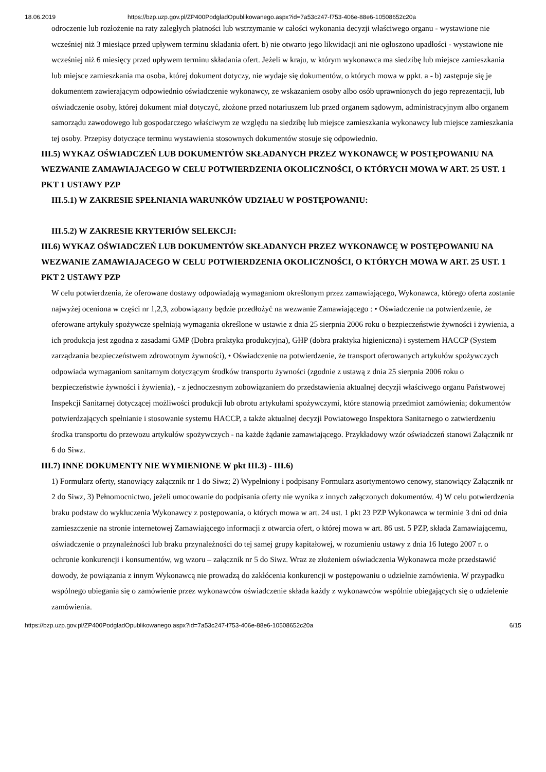18.06.2019 https://bzp.uzp.gov.pl/ZP400PodgladOpublikowanego.aspx?id=7a53c247-f753-406e-88e6-10508652c20a
odroczenie lub rozłożenie na raty zaległych płatności lub wstrzymanie w całości wykonania decyzji właściwego organu - wystawione nie wcześniej niż 3 miesiące przed upływem terminu składania ofert. b) nie otwarto jego likwidacji ani nie ogłoszono upadłości - wystawione nie wcześniej niż 6 miesięcy przed upływem terminu składania ofert. Jeżeli w kraju, w którym wykonawca ma siedzibę lub miejsce zamieszkania lub miejsce zamieszkania ma osoba, której dokument dotyczy, nie wydaje się dokumentów, o których mowa w ppkt. a - b) zastępuje się je dokumentem zawierającym odpowiednio oświadczenie wykonawcy, ze wskazaniem osoby albo osób uprawnionych do jego reprezentacji, lub oświadczenie osoby, której dokument miał dotyczyć, złożone przed notariuszem lub przed organem sądowym, administracyjnym albo organem samorządu zawodowego lub gospodarczego właściwym ze względu na siedzibę lub miejsce zamieszkania wykonawcy lub miejsce zamieszkania tej osoby. Przepisy dotyczące terminu wystawienia stosownych dokumentów stosuje się odpowiednio.
III.5) WYKAZ OŚWIADCZEŃ LUB DOKUMENTÓW SKŁADANYCH PRZEZ WYKONAWCĘ W POSTĘPOWANIU NA WEZWANIE ZAMAWIAJACEGO W CELU POTWIERDZENIA OKOLICZNOŚCI, O KTÓRYCH MOWA W ART. 25 UST. 1 PKT 1 USTAWY PZP
III.5.1) W ZAKRESIE SPEŁNIANIA WARUNKÓW UDZIAŁU W POSTĘPOWANIU:
III.5.2) W ZAKRESIE KRYTERIÓW SELEKCJI:
III.6) WYKAZ OŚWIADCZEŃ LUB DOKUMENTÓW SKŁADANYCH PRZEZ WYKONAWCĘ W POSTĘPOWANIU NA WEZWANIE ZAMAWIAJACEGO W CELU POTWIERDZENIA OKOLICZNOŚCI, O KTÓRYCH MOWA W ART. 25 UST. 1 PKT 2 USTAWY PZP
W celu potwierdzenia, że oferowane dostawy odpowiadają wymaganiom określonym przez zamawiającego, Wykonawca, którego oferta zostanie najwyżej oceniona w części nr 1,2,3, zobowiązany będzie przedłożyć na wezwanie Zamawiającego : • Oświadczenie na potwierdzenie, że oferowane artykuły spożywcze spełniają wymagania określone w ustawie z dnia 25 sierpnia 2006 roku o bezpieczeństwie żywności i żywienia, a ich produkcja jest zgodna z zasadami GMP (Dobra praktyka produkcyjna), GHP (dobra praktyka higieniczna) i systemem HACCP (System zarządzania bezpieczeństwem zdrowotnym żywności), • Oświadczenie na potwierdzenie, że transport oferowanych artykułów spożywczych odpowiada wymaganiom sanitarnym dotyczącym środków transportu żywności (zgodnie z ustawą z dnia 25 sierpnia 2006 roku o bezpieczeństwie żywności i żywienia), - z jednoczesnym zobowiązaniem do przedstawienia aktualnej decyzji właściwego organu Państwowej Inspekcji Sanitarnej dotyczącej możliwości produkcji lub obrotu artykułami spożywczymi, które stanowią przedmiot zamówienia; dokumentów potwierdzających spełnianie i stosowanie systemu HACCP, a także aktualnej decyzji Powiatowego Inspektora Sanitarnego o zatwierdzeniu środka transportu do przewozu artykułów spożywczych - na każde żądanie zamawiającego. Przykładowy wzór oświadczeń stanowi Załącznik nr 6 do Siwz.
III.7) INNE DOKUMENTY NIE WYMIENIONE W pkt III.3) - III.6)
1) Formularz oferty, stanowiący załącznik nr 1 do Siwz; 2) Wypełniony i podpisany Formularz asortymentowo cenowy, stanowiący Załącznik nr 2 do Siwz, 3) Pełnomocnictwo, jeżeli umocowanie do podpisania oferty nie wynika z innych załączonych dokumentów. 4) W celu potwierdzenia braku podstaw do wykluczenia Wykonawcy z postępowania, o których mowa w art. 24 ust. 1 pkt 23 PZP Wykonawca w terminie 3 dni od dnia zamieszczenie na stronie internetowej Zamawiającego informacji z otwarcia ofert, o której mowa w art. 86 ust. 5 PZP, składa Zamawiającemu, oświadczenie o przynależności lub braku przynależności do tej samej grupy kapitałowej, w rozumieniu ustawy z dnia 16 lutego 2007 r. o ochronie konkurencji i konsumentów, wg wzoru – załącznik nr 5 do Siwz. Wraz ze złożeniem oświadczenia Wykonawca może przedstawić dowody, że powiązania z innym Wykonawcą nie prowadzą do zakłócenia konkurencji w postępowaniu o udzielnie zamówienia. W przypadku wspólnego ubiegania się o zamówienie przez wykonawców oświadczenie składa każdy z wykonawców wspólnie ubiegających się o udzielenie zamówienia.
https://bzp.uzp.gov.pl/ZP400PodgladOpublikowanego.aspx?id=7a53c247-f753-406e-88e6-10508652c20a 6/15